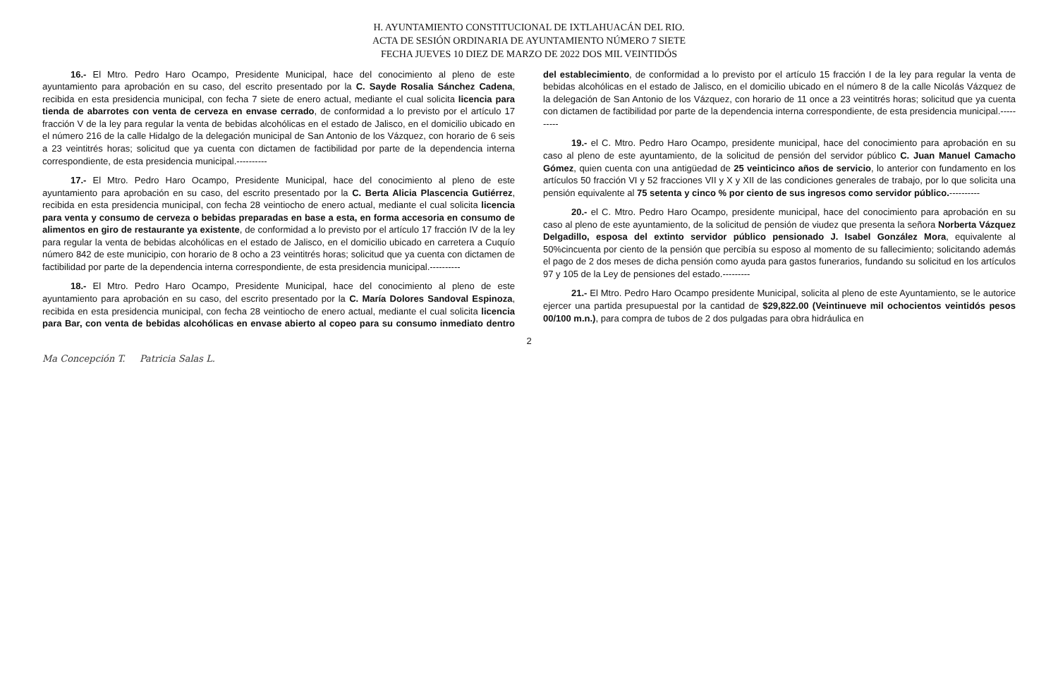H. AYUNTAMIENTO CONSTITUCIONAL DE IXTLAHUACÁN DEL RIO.
ACTA DE SESIÓN ORDINARIA DE AYUNTAMIENTO NÚMERO 7 SIETE
FECHA JUEVES 10 DIEZ DE MARZO DE 2022 DOS MIL VEINTIDÓS
16.- El Mtro. Pedro Haro Ocampo, Presidente Municipal, hace del conocimiento al pleno de este ayuntamiento para aprobación en su caso, del escrito presentado por la C. Sayde Rosalia Sánchez Cadena, recibida en esta presidencia municipal, con fecha 7 siete de enero actual, mediante el cual solicita licencia para tienda de abarrotes con venta de cerveza en envase cerrado, de conformidad a lo previsto por el artículo 17 fracción V de la ley para regular la venta de bebidas alcohólicas en el estado de Jalisco, en el domicilio ubicado en el número 216 de la calle Hidalgo de la delegación municipal de San Antonio de los Vázquez, con horario de 6 seis a 23 veintitrés horas; solicitud que ya cuenta con dictamen de factibilidad por parte de la dependencia interna correspondiente, de esta presidencia municipal.----------
17.- El Mtro. Pedro Haro Ocampo, Presidente Municipal, hace del conocimiento al pleno de este ayuntamiento para aprobación en su caso, del escrito presentado por la C. Berta Alicia Plascencia Gutiérrez, recibida en esta presidencia municipal, con fecha 28 veintiocho de enero actual, mediante el cual solicita licencia para venta y consumo de cerveza o bebidas preparadas en base a esta, en forma accesoria en consumo de alimentos en giro de restaurante ya existente, de conformidad a lo previsto por el artículo 17 fracción IV de la ley para regular la venta de bebidas alcohólicas en el estado de Jalisco, en el domicilio ubicado en carretera a Cuquío número 842 de este municipio, con horario de 8 ocho a 23 veintitrés horas; solicitud que ya cuenta con dictamen de factibilidad por parte de la dependencia interna correspondiente, de esta presidencia municipal.----------
18.- El Mtro. Pedro Haro Ocampo, Presidente Municipal, hace del conocimiento al pleno de este ayuntamiento para aprobación en su caso, del escrito presentado por la C. María Dolores Sandoval Espinoza, recibida en esta presidencia municipal, con fecha 28 veintiocho de enero actual, mediante el cual solicita licencia para Bar, con venta de bebidas alcohólicas en envase abierto al copeo para su consumo inmediato dentro del establecimiento, de conformidad a lo previsto por el artículo 15 fracción I de la ley para regular la venta de bebidas alcohólicas en el estado de Jalisco, en el domicilio ubicado en el número 8 de la calle Nicolás Vázquez de la delegación de San Antonio de los Vázquez, con horario de 11 once a 23 veintitrés horas; solicitud que ya cuenta con dictamen de factibilidad por parte de la dependencia interna correspondiente, de esta presidencia municipal.----------
19.- el C. Mtro. Pedro Haro Ocampo, presidente municipal, hace del conocimiento para aprobación en su caso al pleno de este ayuntamiento, de la solicitud de pensión del servidor público C. Juan Manuel Camacho Gómez, quien cuenta con una antigüedad de 25 veinticinco años de servicio, lo anterior con fundamento en los artículos 50 fracción VI y 52 fracciones VII y X y XII de las condiciones generales de trabajo, por lo que solicita una pensión equivalente al 75 setenta y cinco % por ciento de sus ingresos como servidor público.----------
20.- el C. Mtro. Pedro Haro Ocampo, presidente municipal, hace del conocimiento para aprobación en su caso al pleno de este ayuntamiento, de la solicitud de pensión de viudez que presenta la señora Norberta Vázquez Delgadillo, esposa del extinto servidor público pensionado J. Isabel González Mora, equivalente al 50%cincuenta por ciento de la pensión que percibía su esposo al momento de su fallecimiento; solicitando además el pago de 2 dos meses de dicha pensión como ayuda para gastos funerarios, fundando su solicitud en los artículos 97 y 105 de la Ley de pensiones del estado.---------
21.- El Mtro. Pedro Haro Ocampo presidente Municipal, solicita al pleno de este Ayuntamiento, se le autorice ejercer una partida presupuestal por la cantidad de $29,822.00 (Veintinueve mil ochocientos veintidós pesos 00/100 m.n.), para compra de tubos de 2 dos pulgadas para obra hidráulica en
2
Ma Concepción T. Patricia Salas L.